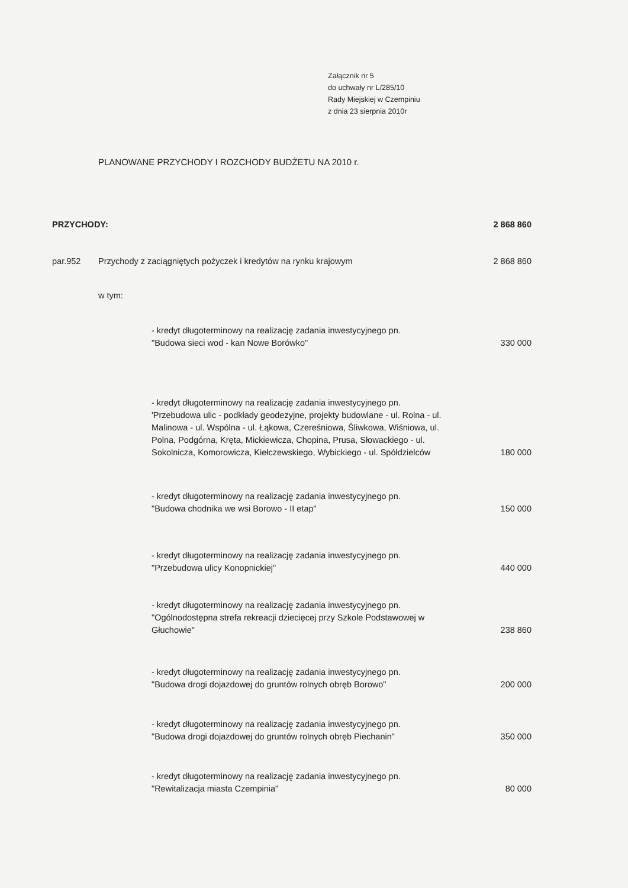Załącznik nr 5
do uchwały nr L/285/10
Rady Miejskiej w Czempiniu
z dnia 23 sierpnia 2010r
PLANOWANE PRZYCHODY I ROZCHODY BUDŻETU NA 2010 r.
| PRZYCHODY: | | | 2 868 860 |
| par.952 | Przychody z zaciągniętych pożyczek i kredytów na rynku krajowym | | 2 868 860 |
| | w tym: | | |
| | | - kredyt długoterminowy na realizację zadania inwestycyjnego pn. "Budowa sieci wod - kan Nowe Borówko" | 330 000 |
| | | - kredyt długoterminowy na realizację zadania inwestycyjnego pn. 'Przebudowa ulic - podkłady geodezyjne, projekty budowlane - ul. Rolna - ul. Malinowa - ul. Wspólna - ul. Łąkowa, Czereśniowa, Śliwkowa, Wiśniowa, ul. Polna, Podgórna, Kręta, Mickiewicza, Chopina, Prusa, Słowackiego - ul. Sokolnicza, Komorowicza, Kiełczewskiego, Wybickiego - ul. Spółdzielców | 180 000 |
| | | - kredyt długoterminowy na realizację zadania inwestycyjnego pn. "Budowa chodnika we wsi Borowo - II etap" | 150 000 |
| | | - kredyt długoterminowy na realizację zadania inwestycyjnego pn. "Przebudowa ulicy Konopnickiej" | 440 000 |
| | | - kredyt długoterminowy na realizację zadania inwestycyjnego pn. "Ogólnodostępna strefa rekreacji dziecięcej przy Szkole Podstawowej w Głuchowie" | 238 860 |
| | | - kredyt długoterminowy na realizację zadania inwestycyjnego pn. "Budowa drogi dojazdowej do gruntów rolnych obręb Borowo" | 200 000 |
| | | - kredyt długoterminowy na realizację zadania inwestycyjnego pn. "Budowa drogi dojazdowej do gruntów rolnych obręb Piechanin" | 350 000 |
| | | - kredyt długoterminowy na realizację zadania inwestycyjnego pn. "Rewitalizacja miasta Czempinia" | 80 000 |